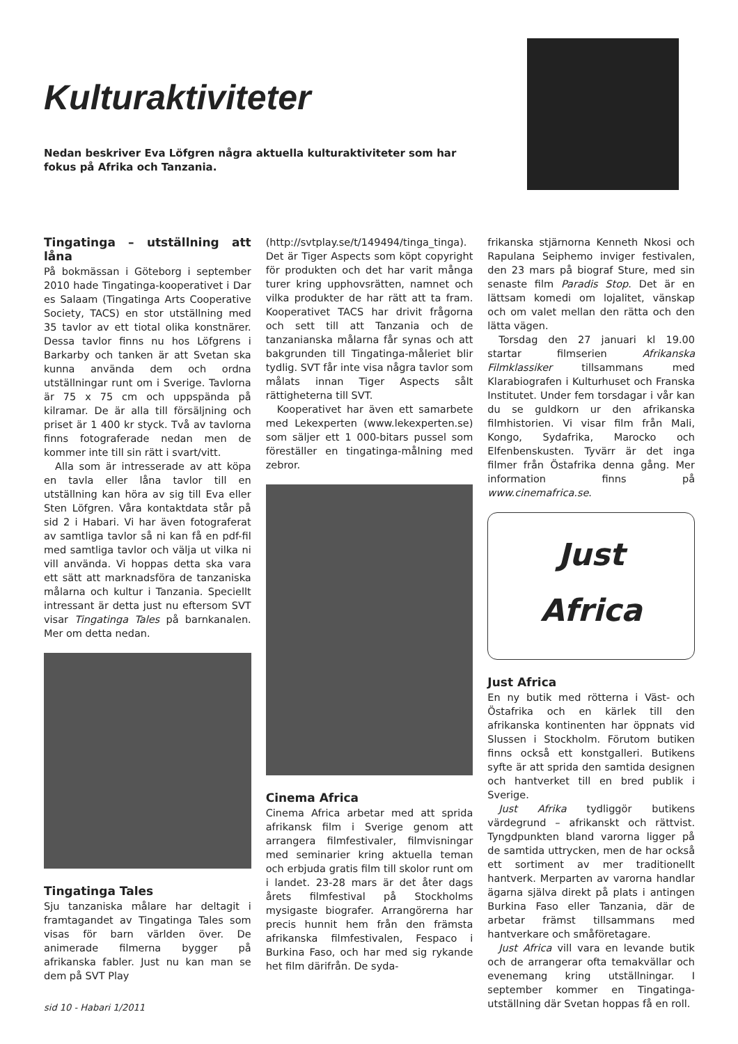Kulturaktiviteter
Nedan beskriver Eva Löfgren några aktuella kulturaktiviteter som har fokus på Afrika och Tanzania.
Tingatinga – utställning att låna
På bokmässan i Göteborg i september 2010 hade Tingatinga-kooperativet i Dar es Salaam (Tingatinga Arts Cooperative Society, TACS) en stor utställning med 35 tavlor av ett tiotal olika konstnärer. Dessa tavlor finns nu hos Löfgrens i Barkarby och tanken är att Svetan ska kunna använda dem och ordna utställningar runt om i Sverige. Tavlorna är 75 x 75 cm och uppspända på kilramar. De är alla till försäljning och priset är 1 400 kr styck. Två av tavlorna finns fotograferade nedan men de kommer inte till sin rätt i svart/vitt.
Alla som är intresserade av att köpa en tavla eller låna tavlor till en utställning kan höra av sig till Eva eller Sten Löfgren. Våra kontaktdata står på sid 2 i Habari. Vi har även fotograferat av samtliga tavlor så ni kan få en pdf-fil med samtliga tavlor och välja ut vilka ni vill använda. Vi hoppas detta ska vara ett sätt att marknadsföra de tanzaniska målarna och kultur i Tanzania. Speciellt intressant är detta just nu eftersom SVT visar Tingatinga Tales på barnkanalen. Mer om detta nedan.
Tingatinga Tales
Sju tanzaniska målare har deltagit i framtagandet av Tingatinga Tales som visas för barn världen över. De animerade filmerna bygger på afrikanska fabler. Just nu kan man se dem på SVT Play
(http://svtplay.se/t/149494/tinga_tinga). Det är Tiger Aspects som köpt copyright för produkten och det har varit många turer kring upphovsrätten, namnet och vilka produkter de har rätt att ta fram. Kooperativet TACS har drivit frågorna och sett till att Tanzania och de tanzanianska målarna får synas och att bakgrunden till Tingatinga-måleriet blir tydlig. SVT får inte visa några tavlor som målats innan Tiger Aspects sålt rättigheterna till SVT.
Kooperativet har även ett samarbete med Lekexperten (www.lekexperten.se) som säljer ett 1 000-bitars pussel som föreställer en tingatinga-målning med zebror.
Cinema Africa
Cinema Africa arbetar med att sprida afrikansk film i Sverige genom att arrangera filmfestivaler, filmvisningar med seminarier kring aktuella teman och erbjuda gratis film till skolor runt om i landet. 23-28 mars är det åter dags årets filmfestival på Stockholms mysigaste biografer. Arrangörerna har precis hunnit hem från den främsta afrikanska filmfestivalen, Fespaco i Burkina Faso, och har med sig rykande het film därifrån. De syda-
frikanska stjärnorna Kenneth Nkosi och Rapulana Seiphemo inviger festivalen, den 23 mars på biograf Sture, med sin senaste film Paradis Stop. Det är en lättsam komedi om lojalitet, vänskap och om valet mellan den rätta och den lätta vägen.
Torsdag den 27 januari kl 19.00 startar filmserien Afrikanska Filmklassiker tillsammans med Klarabiografen i Kulturhuset och Franska Institutet. Under fem torsdagar i vår kan du se guldkorn ur den afrikanska filmhistorien. Vi visar film från Mali, Kongo, Sydafrika, Marocko och Elfenbenskusten. Tyvärr är det inga filmer från Östafrika denna gång. Mer information finns på www.cinemafrica.se.
Just
Africa
Just Africa
En ny butik med rötterna i Väst- och Östafrika och en kärlek till den afrikanska kontinenten har öppnats vid Slussen i Stockholm. Förutom butiken finns också ett konstgalleri. Butikens syfte är att sprida den samtida designen och hantverket till en bred publik i Sverige.
Just Afrika tydliggör butikens värdegrund – afrikanskt och rättvist. Tyngdpunkten bland varorna ligger på de samtida uttrycken, men de har också ett sortiment av mer traditionellt hantverk. Merparten av varorna handlar ägarna själva direkt på plats i antingen Burkina Faso eller Tanzania, där de arbetar främst tillsammans med hantverkare och småföretagare.
Just Africa vill vara en levande butik och de arrangerar ofta temakvällar och evenemang kring utställningar. I september kommer en Tingatinga-utställning där Svetan hoppas få en roll.
sid 10 - Habari 1/2011